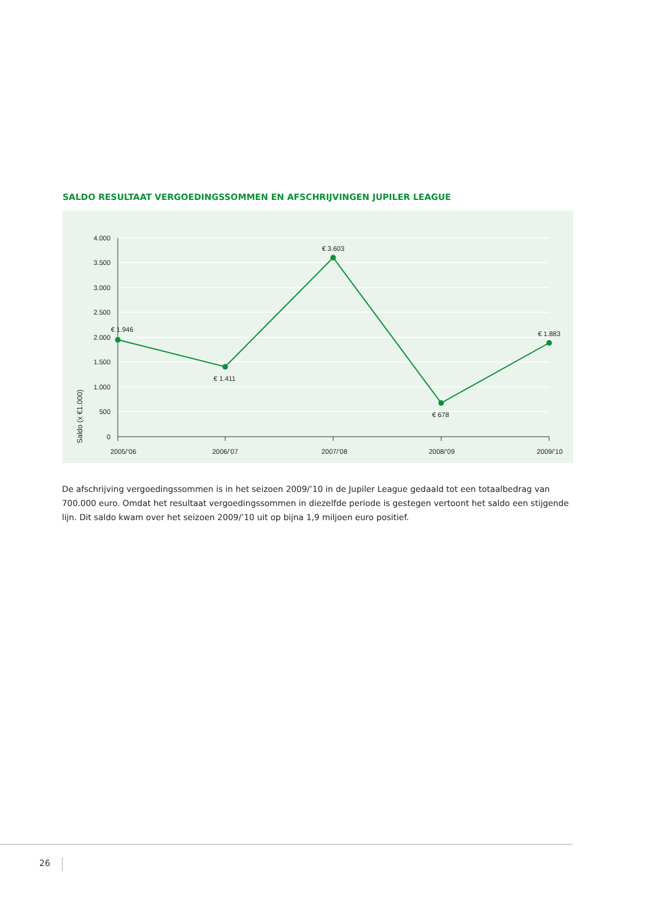SALDO RESULTAAT VERGOEDINGSSOMMEN EN AFSCHRIJVINGEN JUPILER LEAGUE
4.000
3.500
3.000
2.500
2.000
1.500
1.000
500
0
2005/’06
2006/’07
2007/’08
2008/’09
2009/’10
€ 1.946
€ 1.411
€ 3.603
€ 678
€ 1.883
Saldo (x €1.000)
De afschrijving vergoedingssommen is in het seizoen 2009/’10 in de Jupiler League gedaald tot een totaalbedrag van 700.000 euro. Omdat het resultaat vergoedingssommen in diezelfde periode is gestegen vertoont het saldo een stijgende lijn. Dit saldo kwam over het seizoen 2009/’10 uit op bijna 1,9 miljoen euro positief.
26